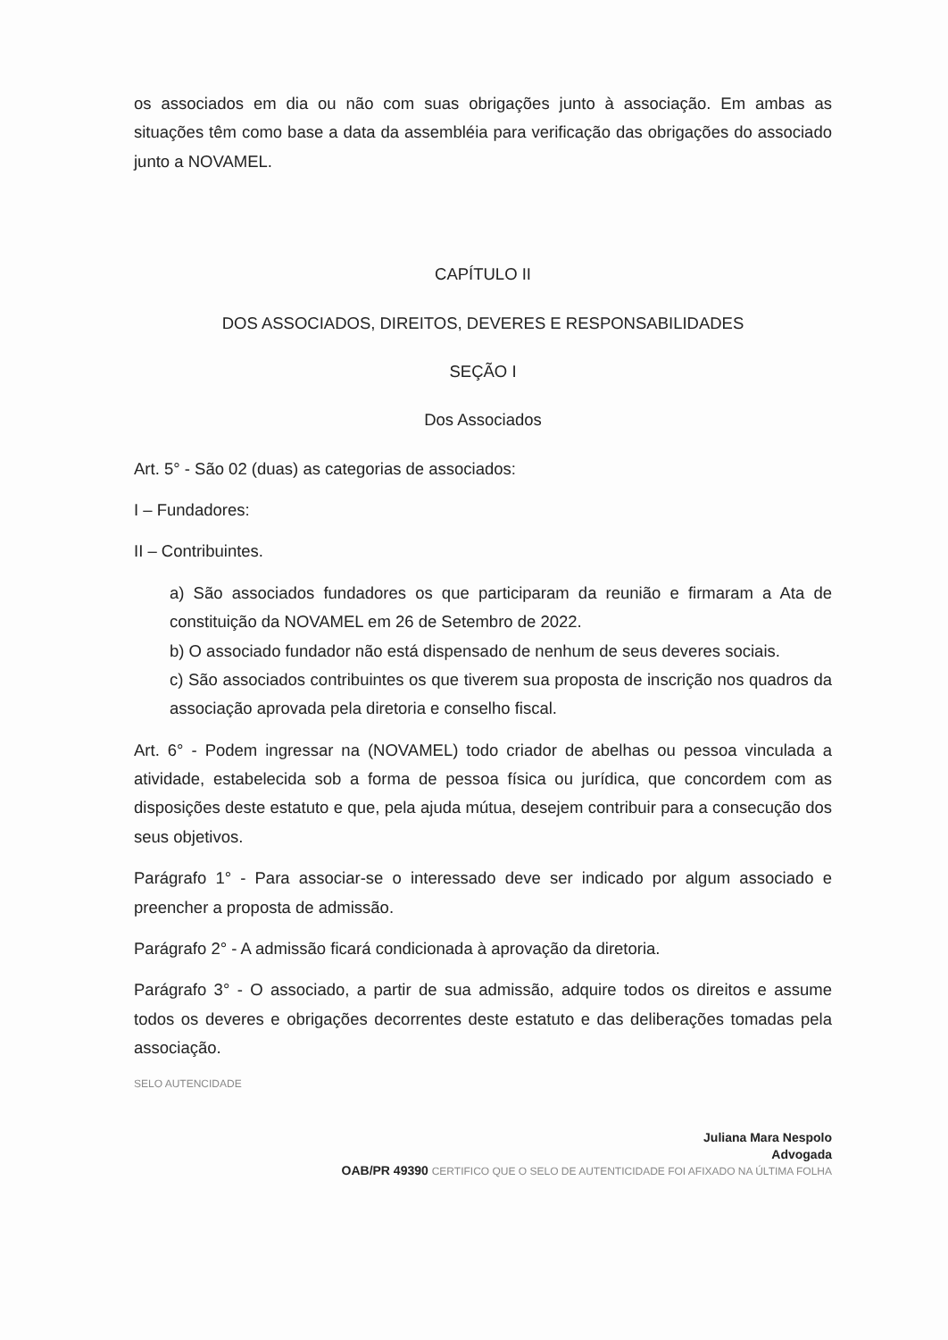os associados em dia ou não com suas obrigações junto à associação. Em ambas as situações têm como base a data da assembléia para verificação das obrigações do associado junto a NOVAMEL.
CAPÍTULO II
DOS ASSOCIADOS, DIREITOS, DEVERES E RESPONSABILIDADES
SEÇÃO I
Dos Associados
Art. 5° - São 02 (duas) as categorias de associados:
I – Fundadores:
II – Contribuintes.
a) São associados fundadores os que participaram da reunião e firmaram a Ata de constituição da NOVAMEL em 26 de Setembro de 2022.
b) O associado fundador não está dispensado de nenhum de seus deveres sociais.
c) São associados contribuintes os que tiverem sua proposta de inscrição nos quadros da associação aprovada pela diretoria e conselho fiscal.
Art. 6° - Podem ingressar na (NOVAMEL) todo criador de abelhas ou pessoa vinculada a atividade, estabelecida sob a forma de pessoa física ou jurídica, que concordem com as disposições deste estatuto e que, pela ajuda mútua, desejem contribuir para a consecução dos seus objetivos.
Parágrafo 1° - Para associar-se o interessado deve ser indicado por algum associado e preencher a proposta de admissão.
Parágrafo 2° - A admissão ficará condicionada à aprovação da diretoria.
Parágrafo 3° - O associado, a partir de sua admissão, adquire todos os direitos e assume todos os deveres e obrigações decorrentes deste estatuto e das deliberações tomadas pela associação.
SELO AUTENCIDADE
Juliana Mara Nespolo
Advogada
OAB/PR 49390 CERTIFICO QUE O SELO DE AUTENTICIDADE FOI AFIXADO NA ÚLTIMA FOLHA